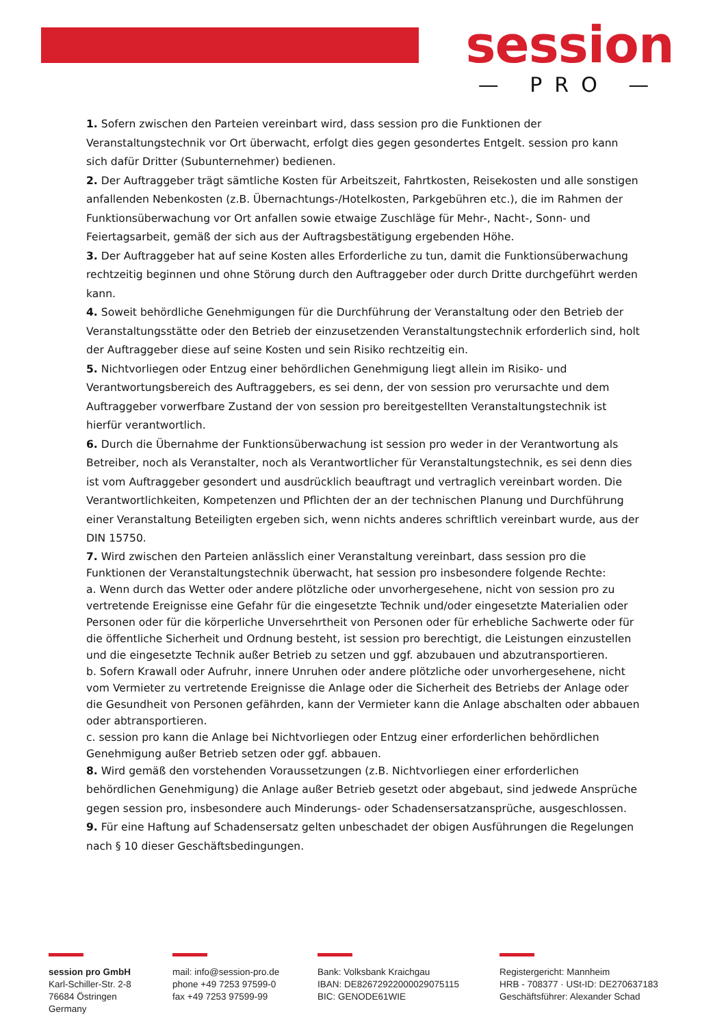session
— PRO —
1. Sofern zwischen den Parteien vereinbart wird, dass session pro die Funktionen der Veranstaltungstechnik vor Ort überwacht, erfolgt dies gegen gesondertes Entgelt. session pro kann sich dafür Dritter (Subunternehmer) bedienen.
2. Der Auftraggeber trägt sämtliche Kosten für Arbeitszeit, Fahrtkosten, Reisekosten und alle sonstigen anfallenden Nebenkosten (z.B. Übernachtungs-/Hotelkosten, Parkgebühren etc.), die im Rahmen der Funktionsüberwachung vor Ort anfallen sowie etwaige Zuschläge für Mehr-, Nacht-, Sonn- und Feiertagsarbeit, gemäß der sich aus der Auftragsbestätigung ergebenden Höhe.
3. Der Auftraggeber hat auf seine Kosten alles Erforderliche zu tun, damit die Funktionsüberwachung rechtzeitig beginnen und ohne Störung durch den Auftraggeber oder durch Dritte durchgeführt werden kann.
4. Soweit behördliche Genehmigungen für die Durchführung der Veranstaltung oder den Betrieb der Veranstaltungsstätte oder den Betrieb der einzusetzenden Veranstaltungstechnik erforderlich sind, holt der Auftraggeber diese auf seine Kosten und sein Risiko rechtzeitig ein.
5. Nichtvorliegen oder Entzug einer behördlichen Genehmigung liegt allein im Risiko- und Verantwortungsbereich des Auftraggebers, es sei denn, der von session pro verursachte und dem Auftraggeber vorwerfbare Zustand der von session pro bereitgestellten Veranstaltungstechnik ist hierfür verantwortlich.
6. Durch die Übernahme der Funktionsüberwachung ist session pro weder in der Verantwortung als Betreiber, noch als Veranstalter, noch als Verantwortlicher für Veranstaltungstechnik, es sei denn dies ist vom Auftraggeber gesondert und ausdrücklich beauftragt und vertraglich vereinbart worden. Die Verantwortlichkeiten, Kompetenzen und Pflichten der an der technischen Planung und Durchführung einer Veranstaltung Beteiligten ergeben sich, wenn nichts anderes schriftlich vereinbart wurde, aus der DIN 15750.
7. Wird zwischen den Parteien anlässlich einer Veranstaltung vereinbart, dass session pro die Funktionen der Veranstaltungstechnik überwacht, hat session pro insbesondere folgende Rechte:
a. Wenn durch das Wetter oder andere plötzliche oder unvorhergesehene, nicht von session pro zu vertretende Ereignisse eine Gefahr für die eingesetzte Technik und/oder eingesetzte Materialien oder Personen oder für die körperliche Unversehrtheit von Personen oder für erhebliche Sachwerte oder für die öffentliche Sicherheit und Ordnung besteht, ist session pro berechtigt, die Leistungen einzustellen und die eingesetzte Technik außer Betrieb zu setzen und ggf. abzubauen und abzutransportieren.
b. Sofern Krawall oder Aufruhr, innere Unruhen oder andere plötzliche oder unvorhergesehene, nicht vom Vermieter zu vertretende Ereignisse die Anlage oder die Sicherheit des Betriebs der Anlage oder die Gesundheit von Personen gefährden, kann der Vermieter kann die Anlage abschalten oder abbauen oder abtransportieren.
c. session pro kann die Anlage bei Nichtvorliegen oder Entzug einer erforderlichen behördlichen Genehmigung außer Betrieb setzen oder ggf. abbauen.
8. Wird gemäß den vorstehenden Voraussetzungen (z.B. Nichtvorliegen einer erforderlichen behördlichen Genehmigung) die Anlage außer Betrieb gesetzt oder abgebaut, sind jedwede Ansprüche gegen session pro, insbesondere auch Minderungs- oder Schadensersatzansprüche, ausgeschlossen.
9. Für eine Haftung auf Schadensersatz gelten unbeschadet der obigen Ausführungen die Regelungen nach § 10 dieser Geschäftsbedingungen.
session pro GmbH
Karl-Schiller-Str. 2-8
76684 Östringen
Germany
mail: info@session-pro.de
phone +49 7253 97599-0
fax +49 7253 97599-99
Bank: Volksbank Kraichgau
IBAN: DE82672922000029075115
BIC: GENODE61WIE
Registergericht: Mannheim
HRB - 708377 · USt-ID: DE270637183
Geschäftsführer: Alexander Schad